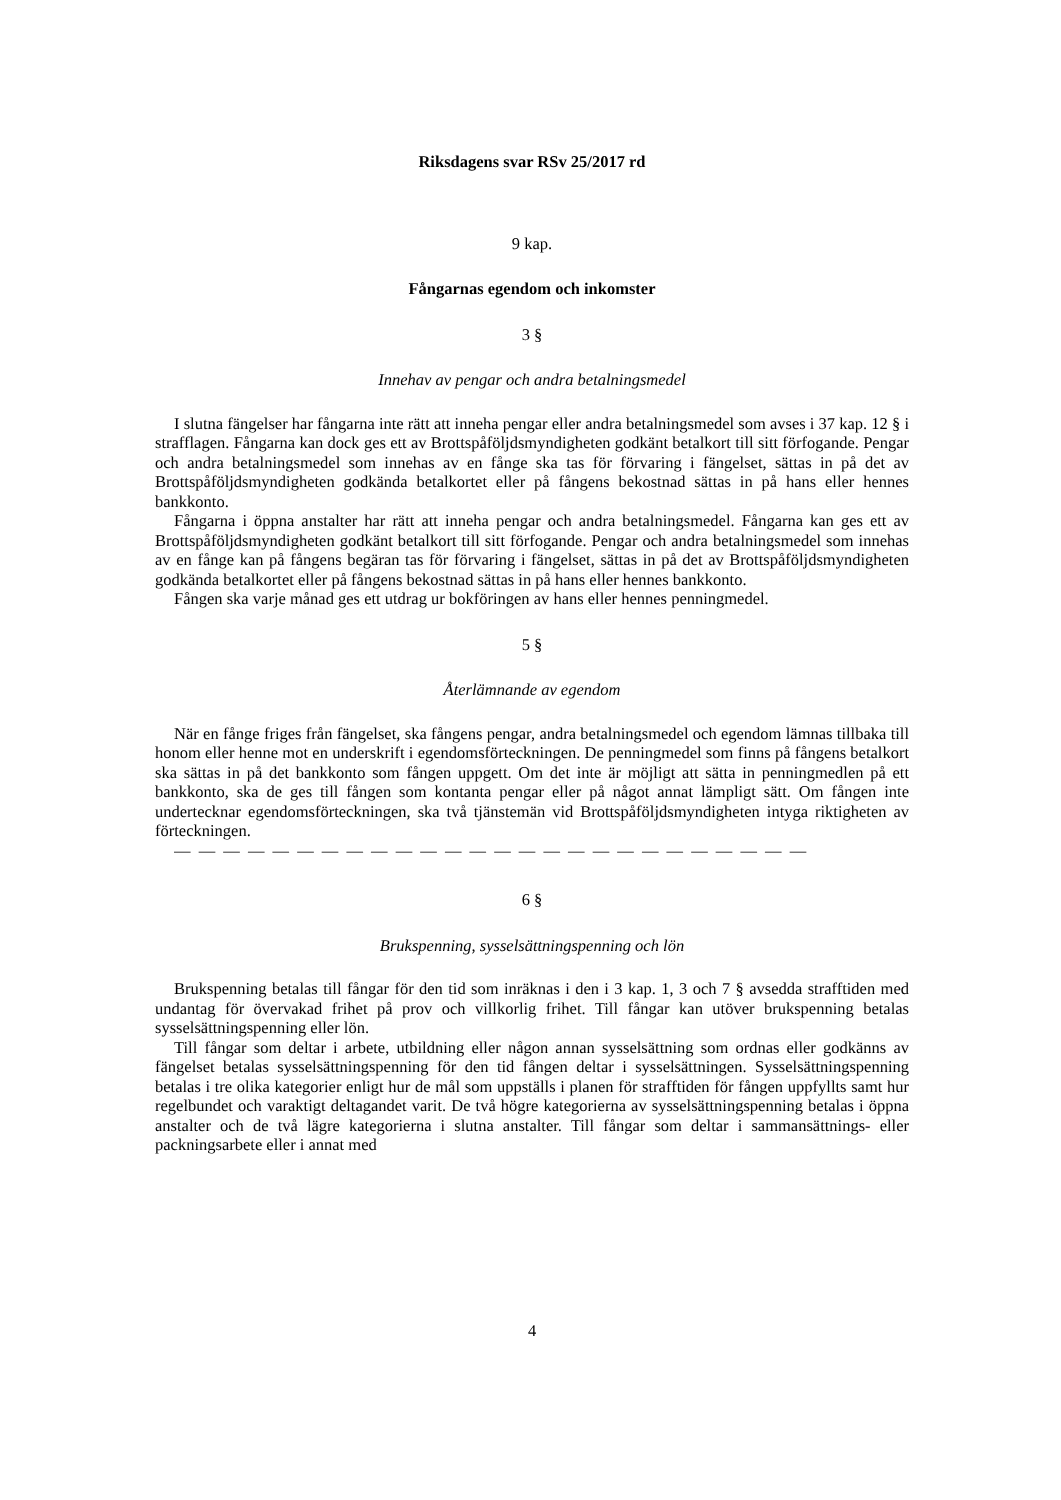Riksdagens svar RSv 25/2017 rd
9 kap.
Fångarnas egendom och inkomster
3 §
Innehav av pengar och andra betalningsmedel
I slutna fängelser har fångarna inte rätt att inneha pengar eller andra betalningsmedel som avses i 37 kap. 12 § i strafflagen. Fångarna kan dock ges ett av Brottspåföljdsmyndigheten godkänt betalkort till sitt förfogande. Pengar och andra betalningsmedel som innehas av en fånge ska tas för förvaring i fängelset, sättas in på det av Brottspåföljdsmyndigheten godkända betalkortet eller på fångens bekostnad sättas in på hans eller hennes bankkonto.
Fångarna i öppna anstalter har rätt att inneha pengar och andra betalningsmedel. Fångarna kan ges ett av Brottspåföljdsmyndigheten godkänt betalkort till sitt förfogande. Pengar och andra betalningsmedel som innehas av en fånge kan på fångens begäran tas för förvaring i fängelset, sättas in på det av Brottspåföljdsmyndigheten godkända betalkortet eller på fångens bekostnad sättas in på hans eller hennes bankkonto.
Fången ska varje månad ges ett utdrag ur bokföringen av hans eller hennes penningmedel.
5 §
Återlämnande av egendom
När en fånge friges från fängelset, ska fångens pengar, andra betalningsmedel och egendom lämnas tillbaka till honom eller henne mot en underskrift i egendomsförteckningen. De penningmedel som finns på fångens betalkort ska sättas in på det bankkonto som fången uppgett. Om det inte är möjligt att sätta in penningmedlen på ett bankkonto, ska de ges till fången som kontanta pengar eller på något annat lämpligt sätt. Om fången inte undertecknar egendomsförteckningen, ska två tjänstemän vid Brottspåföljdsmyndigheten intyga riktigheten av förteckningen.
— — — — — — — — — — — — — — — — — — — — — — — — — —
6 §
Brukspenning, sysselsättningspenning och lön
Brukspenning betalas till fångar för den tid som inräknas i den i 3 kap. 1, 3 och 7 § avsedda strafftiden med undantag för övervakad frihet på prov och villkorlig frihet. Till fångar kan utöver brukspenning betalas sysselsättningspenning eller lön.
Till fångar som deltar i arbete, utbildning eller någon annan sysselsättning som ordnas eller godkänns av fängelset betalas sysselsättningspenning för den tid fången deltar i sysselsättningen. Sysselsättningspenning betalas i tre olika kategorier enligt hur de mål som uppställs i planen för strafftiden för fången uppfyllts samt hur regelbundet och varaktigt deltagandet varit. De två högre kategorierna av sysselsättningspenning betalas i öppna anstalter och de två lägre kategorierna i slutna anstalter. Till fångar som deltar i sammansättnings- eller packningsarbete eller i annat med
4